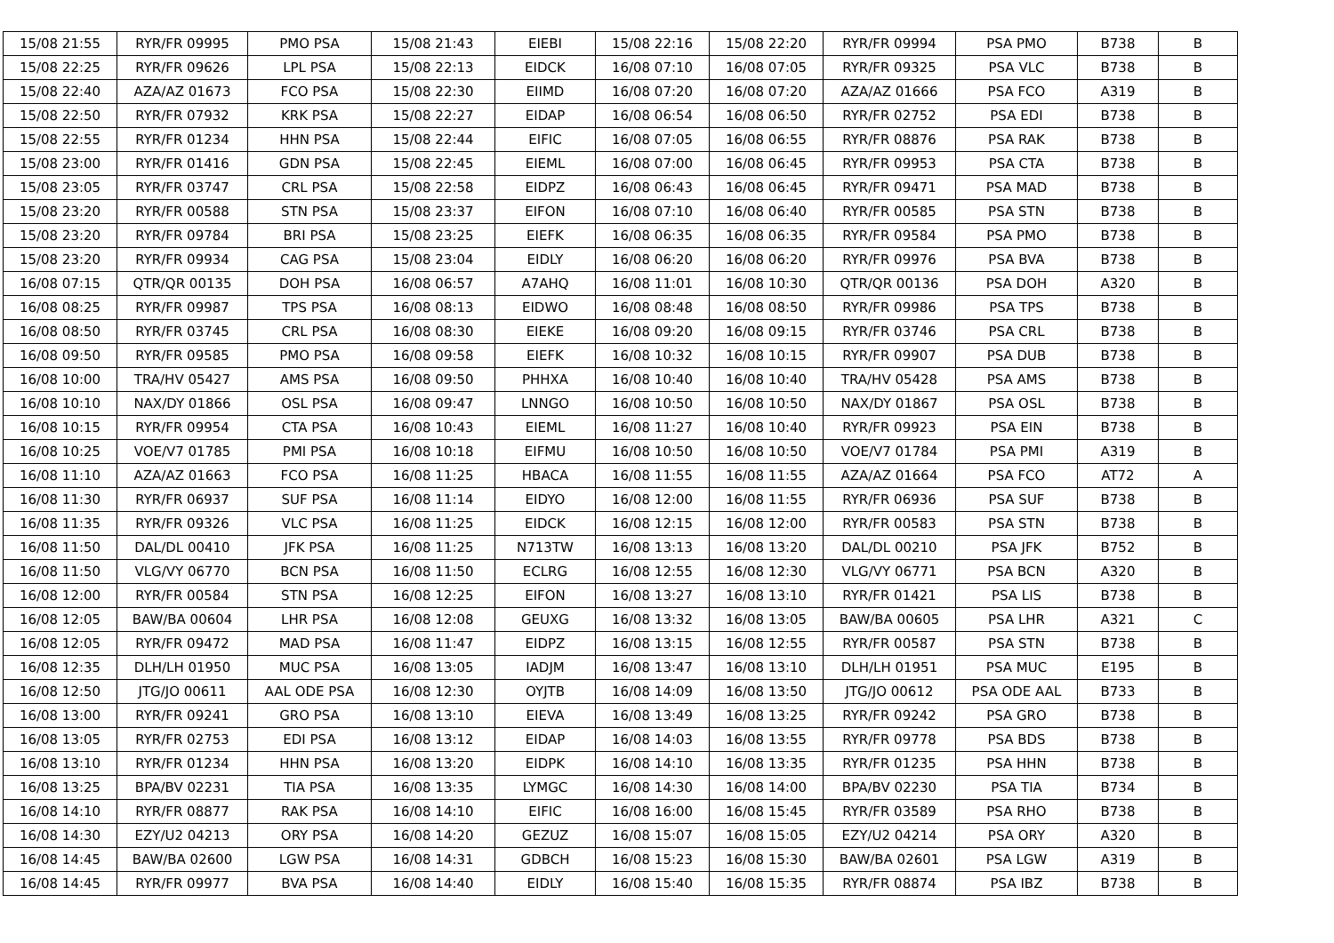| 15/08 21:55 | RYR/FR 09995 | PMO PSA | 15/08 21:43 | EIEBI | 15/08 22:16 | 15/08 22:20 | RYR/FR 09994 | PSA PMO | B738 | B |
| 15/08 22:25 | RYR/FR 09626 | LPL PSA | 15/08 22:13 | EIDCK | 16/08 07:10 | 16/08 07:05 | RYR/FR 09325 | PSA VLC | B738 | B |
| 15/08 22:40 | AZA/AZ 01673 | FCO PSA | 15/08 22:30 | EIIMD | 16/08 07:20 | 16/08 07:20 | AZA/AZ 01666 | PSA FCO | A319 | B |
| 15/08 22:50 | RYR/FR 07932 | KRK PSA | 15/08 22:27 | EIDAP | 16/08 06:54 | 16/08 06:50 | RYR/FR 02752 | PSA EDI | B738 | B |
| 15/08 22:55 | RYR/FR 01234 | HHN PSA | 15/08 22:44 | EIFIC | 16/08 07:05 | 16/08 06:55 | RYR/FR 08876 | PSA RAK | B738 | B |
| 15/08 23:00 | RYR/FR 01416 | GDN PSA | 15/08 22:45 | EIEML | 16/08 07:00 | 16/08 06:45 | RYR/FR 09953 | PSA CTA | B738 | B |
| 15/08 23:05 | RYR/FR 03747 | CRL PSA | 15/08 22:58 | EIDPZ | 16/08 06:43 | 16/08 06:45 | RYR/FR 09471 | PSA MAD | B738 | B |
| 15/08 23:20 | RYR/FR 00588 | STN PSA | 15/08 23:37 | EIFON | 16/08 07:10 | 16/08 06:40 | RYR/FR 00585 | PSA STN | B738 | B |
| 15/08 23:20 | RYR/FR 09784 | BRI PSA | 15/08 23:25 | EIEFK | 16/08 06:35 | 16/08 06:35 | RYR/FR 09584 | PSA PMO | B738 | B |
| 15/08 23:20 | RYR/FR 09934 | CAG PSA | 15/08 23:04 | EIDLY | 16/08 06:20 | 16/08 06:20 | RYR/FR 09976 | PSA BVA | B738 | B |
| 16/08 07:15 | QTR/QR 00135 | DOH PSA | 16/08 06:57 | A7AHQ | 16/08 11:01 | 16/08 10:30 | QTR/QR 00136 | PSA DOH | A320 | B |
| 16/08 08:25 | RYR/FR 09987 | TPS PSA | 16/08 08:13 | EIDWO | 16/08 08:48 | 16/08 08:50 | RYR/FR 09986 | PSA TPS | B738 | B |
| 16/08 08:50 | RYR/FR 03745 | CRL PSA | 16/08 08:30 | EIEKE | 16/08 09:20 | 16/08 09:15 | RYR/FR 03746 | PSA CRL | B738 | B |
| 16/08 09:50 | RYR/FR 09585 | PMO PSA | 16/08 09:58 | EIEFK | 16/08 10:32 | 16/08 10:15 | RYR/FR 09907 | PSA DUB | B738 | B |
| 16/08 10:00 | TRA/HV 05427 | AMS PSA | 16/08 09:50 | PHHXA | 16/08 10:40 | 16/08 10:40 | TRA/HV 05428 | PSA AMS | B738 | B |
| 16/08 10:10 | NAX/DY 01866 | OSL PSA | 16/08 09:47 | LNNGO | 16/08 10:50 | 16/08 10:50 | NAX/DY 01867 | PSA OSL | B738 | B |
| 16/08 10:15 | RYR/FR 09954 | CTA PSA | 16/08 10:43 | EIEML | 16/08 11:27 | 16/08 10:40 | RYR/FR 09923 | PSA EIN | B738 | B |
| 16/08 10:25 | VOE/V7 01785 | PMI PSA | 16/08 10:18 | EIFMU | 16/08 10:50 | 16/08 10:50 | VOE/V7 01784 | PSA PMI | A319 | B |
| 16/08 11:10 | AZA/AZ 01663 | FCO PSA | 16/08 11:25 | HBACA | 16/08 11:55 | 16/08 11:55 | AZA/AZ 01664 | PSA FCO | AT72 | A |
| 16/08 11:30 | RYR/FR 06937 | SUF PSA | 16/08 11:14 | EIDYO | 16/08 12:00 | 16/08 11:55 | RYR/FR 06936 | PSA SUF | B738 | B |
| 16/08 11:35 | RYR/FR 09326 | VLC PSA | 16/08 11:25 | EIDCK | 16/08 12:15 | 16/08 12:00 | RYR/FR 00583 | PSA STN | B738 | B |
| 16/08 11:50 | DAL/DL 00410 | JFK PSA | 16/08 11:25 | N713TW | 16/08 13:13 | 16/08 13:20 | DAL/DL 00210 | PSA JFK | B752 | B |
| 16/08 11:50 | VLG/VY 06770 | BCN PSA | 16/08 11:50 | ECLRG | 16/08 12:55 | 16/08 12:30 | VLG/VY 06771 | PSA BCN | A320 | B |
| 16/08 12:00 | RYR/FR 00584 | STN PSA | 16/08 12:25 | EIFON | 16/08 13:27 | 16/08 13:10 | RYR/FR 01421 | PSA LIS | B738 | B |
| 16/08 12:05 | BAW/BA 00604 | LHR PSA | 16/08 12:08 | GEUXG | 16/08 13:32 | 16/08 13:05 | BAW/BA 00605 | PSA LHR | A321 | C |
| 16/08 12:05 | RYR/FR 09472 | MAD PSA | 16/08 11:47 | EIDPZ | 16/08 13:15 | 16/08 12:55 | RYR/FR 00587 | PSA STN | B738 | B |
| 16/08 12:35 | DLH/LH 01950 | MUC PSA | 16/08 13:05 | IADJM | 16/08 13:47 | 16/08 13:10 | DLH/LH 01951 | PSA MUC | E195 | B |
| 16/08 12:50 | JTG/JO 00611 | AAL ODE PSA | 16/08 12:30 | OYJTB | 16/08 14:09 | 16/08 13:50 | JTG/JO 00612 | PSA ODE AAL | B733 | B |
| 16/08 13:00 | RYR/FR 09241 | GRO PSA | 16/08 13:10 | EIEVA | 16/08 13:49 | 16/08 13:25 | RYR/FR 09242 | PSA GRO | B738 | B |
| 16/08 13:05 | RYR/FR 02753 | EDI PSA | 16/08 13:12 | EIDAP | 16/08 14:03 | 16/08 13:55 | RYR/FR 09778 | PSA BDS | B738 | B |
| 16/08 13:10 | RYR/FR 01234 | HHN PSA | 16/08 13:20 | EIDPK | 16/08 14:10 | 16/08 13:35 | RYR/FR 01235 | PSA HHN | B738 | B |
| 16/08 13:25 | BPA/BV 02231 | TIA PSA | 16/08 13:35 | LYMGC | 16/08 14:30 | 16/08 14:00 | BPA/BV 02230 | PSA TIA | B734 | B |
| 16/08 14:10 | RYR/FR 08877 | RAK PSA | 16/08 14:10 | EIFIC | 16/08 16:00 | 16/08 15:45 | RYR/FR 03589 | PSA RHO | B738 | B |
| 16/08 14:30 | EZY/U2 04213 | ORY PSA | 16/08 14:20 | GEZUZ | 16/08 15:07 | 16/08 15:05 | EZY/U2 04214 | PSA ORY | A320 | B |
| 16/08 14:45 | BAW/BA 02600 | LGW PSA | 16/08 14:31 | GDBCH | 16/08 15:23 | 16/08 15:30 | BAW/BA 02601 | PSA LGW | A319 | B |
| 16/08 14:45 | RYR/FR 09977 | BVA PSA | 16/08 14:40 | EIDLY | 16/08 15:40 | 16/08 15:35 | RYR/FR 08874 | PSA IBZ | B738 | B |